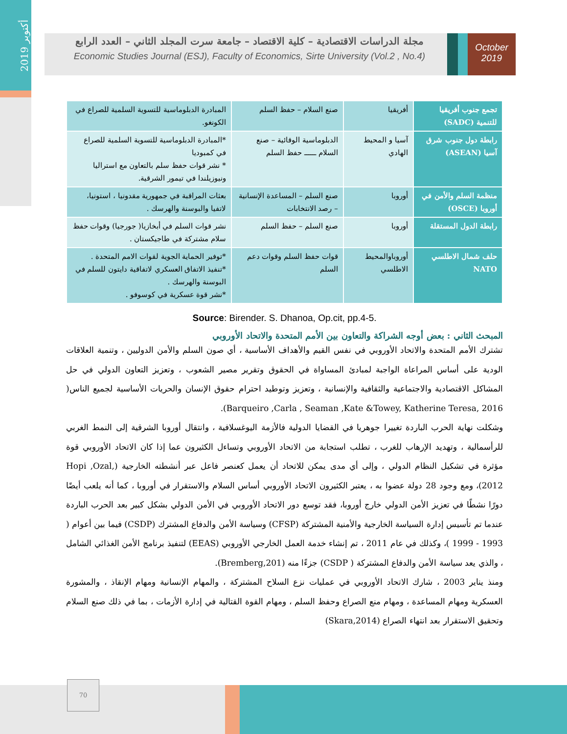أكتوبر 2019
مجلة الدراسات الاقتصادية – كلية الاقتصاد – جامعة سرت المجلد الثاني – العدد الرابع
Economic Studies Journal (ESJ), Faculty of Economics, Sirte University (Vol.2 , No.4)
October
2019
| تجمع جنوب أفريقيا للتنمية (SADC) | أفريقيا | صنع السلام – حفظ السلم | المبادرة الدبلوماسية للتسوية السلمية للصراع في الكونغو. |
| رابطة دول جنوب شرق آسيا (ASEAN) | آسيا و المحيط الهادي | الدبلوماسية الوقائية – صنع السلام ــــــ حفظ السلم | *المبادرة الدبلوماسية للتسوية السلمية للصراع في كمبوديا * نشر قوات حفظ سلم بالتعاون مع استراليا ونيوزيلندا في تيمور الشرقية. |
| منظمة السلم والأمن في أوروبا (OSCE) | أوروبا | صنع السلم – المساعدة الإنسانية – رصد الانتخابات | بعثات المراقبة في جمهورية مقدونيا ، استونيا، لاتفيا والبوسنة والهرسك . |
| رابطة الدول المستقلة | أوروبا | صنع السلم – حفظ السلم | نشر قوات السلم في أبخازيا( جورجيا) وقوات حفظ سلام مشتركة في طاجيكستان . |
| حلف شمال الاطلسي NATO | أوروباوالمحيط الاطلسي | قوات حفظ السلم وقوات دعم السلم | *توفير الحماية الجوية لقوات الامم المتحدة . *تنفيذ الاتفاق العسكري لاتفاقية دايتون للسلم في البوسنة والهرسك . *نشر قوة عسكرية في كوسوفو . |
Source: Birender. S. Dhanoa, Op.cit, pp.4-5.
المبحث الثاني : بعض أوجه الشراكة والتعاون بين الأمم المتحدة والاتحاد الأوروبي
تشترك الأمم المتحدة والاتحاد الأوروبي في نفس القيم والأهداف الأساسية ، أي صون السلم والأمن الدوليين ، وتنمية العلاقات الودية على أساس المراعاة الواجبة لمبادئ المساواة في الحقوق وتقرير مصير الشعوب ، وتعزيز التعاون الدولي في حل المشاكل الاقتصادية والاجتماعية والثقافية والإنسانية ، وتعزيز وتوطيد احترام حقوق الإنسان والحريات الأساسية لجميع الناس( Barqueiro ,Carla , Seaman ,Kate &Towey, Katherine Teresa, 2016).
وشكلت نهاية الحرب الباردة تغييرا جوهريا في القضايا الدولية فالأزمة اليوغسلافية ، وانتقال أوروبا الشرقية إلى النمط الغربي للرأسمالية ، وتهديد الإرهاب للغرب ، تطلب استجابة من الاتحاد الأوروبي وتساءل الكثيرون عما إذا كان الاتحاد الأوروبي قوة مؤثرة في تشكيل النظام الدولي ، وإلى أي مدى يمكن للاتحاد أن يعمل كعنصر فاعل عبر أنشطته الخارجية (Hopi ,Ozal, 2012)، ومع وجود 28 دولة عضوا به ، يعتبر الكثيرون الاتحاد الأوروبي أساس السلام والاستقرار في أوروبا ، كما أنه يلعب أيضًا دورًا نشطًا في تعزيز الأمن الدولي خارج أوروبا، فقد توسع دور الاتحاد الأوروبي في الأمن الدولي بشكل كبير بعد الحرب الباردة عندما تم تأسيس إدارة السياسة الخارجية والأمنية المشتركة (CFSP) وسياسة الأمن والدفاع المشترك (CSDP) فيما بين أعوام ( 1993 - 1999 )، وكذلك في عام 2011 ، تم إنشاء خدمة العمل الخارجي الأوروبي (EEAS) لتنفيذ برنامج الأمن الغذائي الشامل ، والذي يعد سياسة الأمن والدفاع المشتركة ( CSDP) جزءًا منه (Bremberg,201).
ومنذ يناير 2003 ، شارك الاتحاد الأوروبي في عمليات نزع السلاح المشتركة ، والمهام الإنسانية ومهام الإنقاذ ، والمشورة العسكرية ومهام المساعدة ، ومهام منع الصراع وحفظ السلم ، ومهام القوة القتالية في إدارة الأزمات ، بما في ذلك صنع السلام وتحقيق الاستقرار بعد انتهاء الصراع (Skara,2014)
70